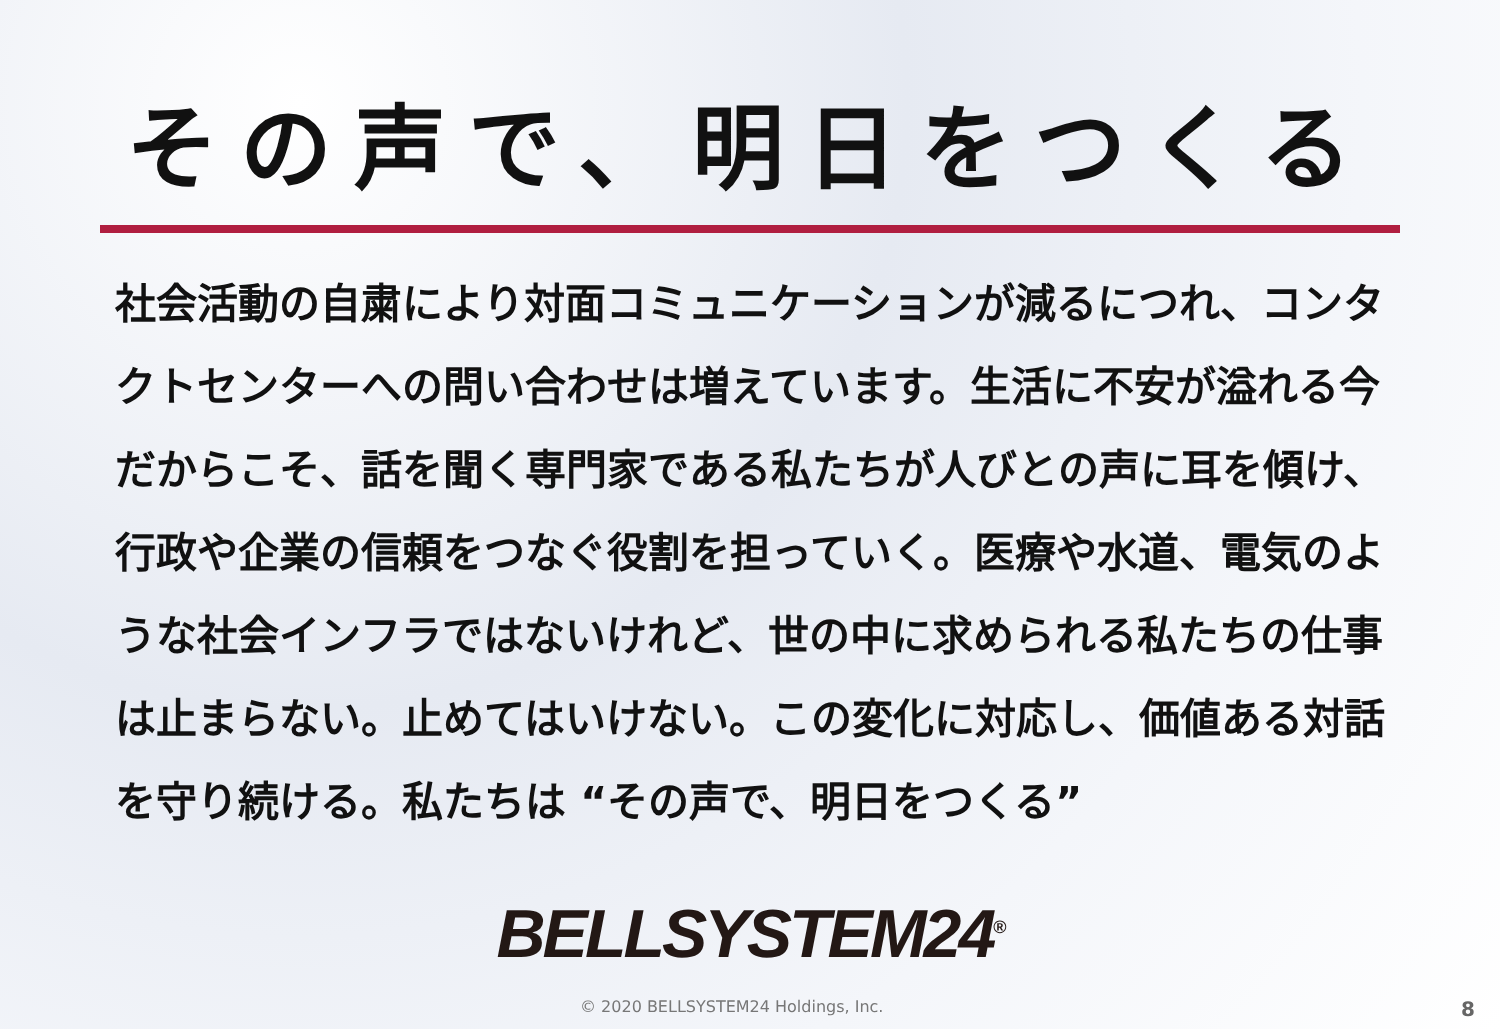その声で、明日をつくる
社会活動の自粛により対面コミュニケーションが減るにつれ、コンタクトセンターへの問い合わせは増えています。生活に不安が溢れる今だからこそ、話を聞く専門家である私たちが人びとの声に耳を傾け、行政や企業の信頼をつなぐ役割を担っていく。医療や水道、電気のような社会インフラではないけれど、世の中に求められる私たちの仕事は止まらない。止めてはいけない。この変化に対応し、価値ある対話を守り続ける。私たちは “その声で、明日をつくる”
BELLSYSTEM24<sup>®</sup>
© 2020 BELLSYSTEM24 Holdings, Inc. 8